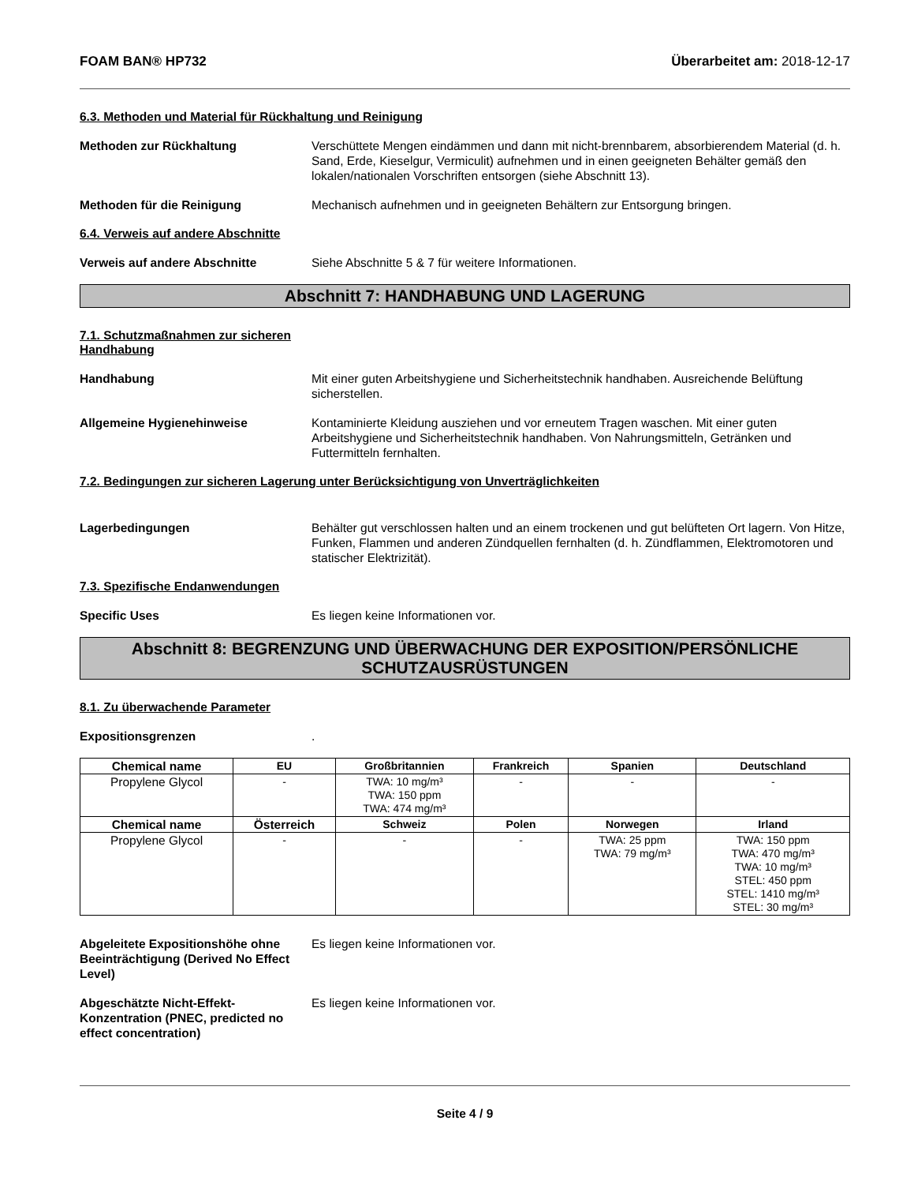FOAM BAN® HP732 Überarbeitet am: 2018-12-17
6.3. Methoden und Material für Rückhaltung und Reinigung
Methoden zur Rückhaltung Verschüttete Mengen eindämmen und dann mit nicht-brennbarem, absorbierendem Material (d. h. Sand, Erde, Kieselgur, Vermiculit) aufnehmen und in einen geeigneten Behälter gemäß den lokalen/nationalen Vorschriften entsorgen (siehe Abschnitt 13).
Methoden für die Reinigung Mechanisch aufnehmen und in geeigneten Behältern zur Entsorgung bringen.
6.4. Verweis auf andere Abschnitte
Verweis auf andere Abschnitte Siehe Abschnitte 5 & 7 für weitere Informationen.
Abschnitt 7: HANDHABUNG UND LAGERUNG
7.1. Schutzmaßnahmen zur sicheren
Handhabung
Handhabung Mit einer guten Arbeitshygiene und Sicherheitstechnik handhaben. Ausreichende Belüftung sicherstellen.
Allgemeine Hygienehinweise Kontaminierte Kleidung ausziehen und vor erneutem Tragen waschen. Mit einer guten Arbeitshygiene und Sicherheitstechnik handhaben. Von Nahrungsmitteln, Getränken und Futtermitteln fernhalten.
7.2. Bedingungen zur sicheren Lagerung unter Berücksichtigung von Unverträglichkeiten
Lagerbedingungen Behälter gut verschlossen halten und an einem trockenen und gut belüfteten Ort lagern. Von Hitze, Funken, Flammen und anderen Zündquellen fernhalten (d. h. Zündflammen, Elektromotoren und statischer Elektrizität).
7.3. Spezifische Endanwendungen
Specific Uses Es liegen keine Informationen vor.
Abschnitt 8: BEGRENZUNG UND ÜBERWACHUNG DER EXPOSITION/PERSÖNLICHE SCHUTZAUSRÜSTUNGEN
8.1. Zu überwachende Parameter
Expositionsgrenzen .
| Chemical name | EU | Großbritannien | Frankreich | Spanien | Deutschland |
| --- | --- | --- | --- | --- | --- |
| Propylene Glycol | - | TWA: 10 mg/m³ TWA: 150 ppm TWA: 474 mg/m³ | - | - | - |
| Chemical name | Österreich | Schweiz | Polen | Norwegen | Irland |
| Propylene Glycol | - | - | - | TWA: 25 ppm TWA: 79 mg/m³ | TWA: 150 ppm TWA: 470 mg/m³ TWA: 10 mg/m³ STEL: 450 ppm STEL: 1410 mg/m³ STEL: 30 mg/m³ |
Abgeleitete Expositionshöhe ohne Beeinträchtigung (Derived No Effect Level)
Es liegen keine Informationen vor.
Abgeschätzte Nicht-Effekt-Konzentration (PNEC, predicted no effect concentration)
Es liegen keine Informationen vor.
Seite 4 / 9